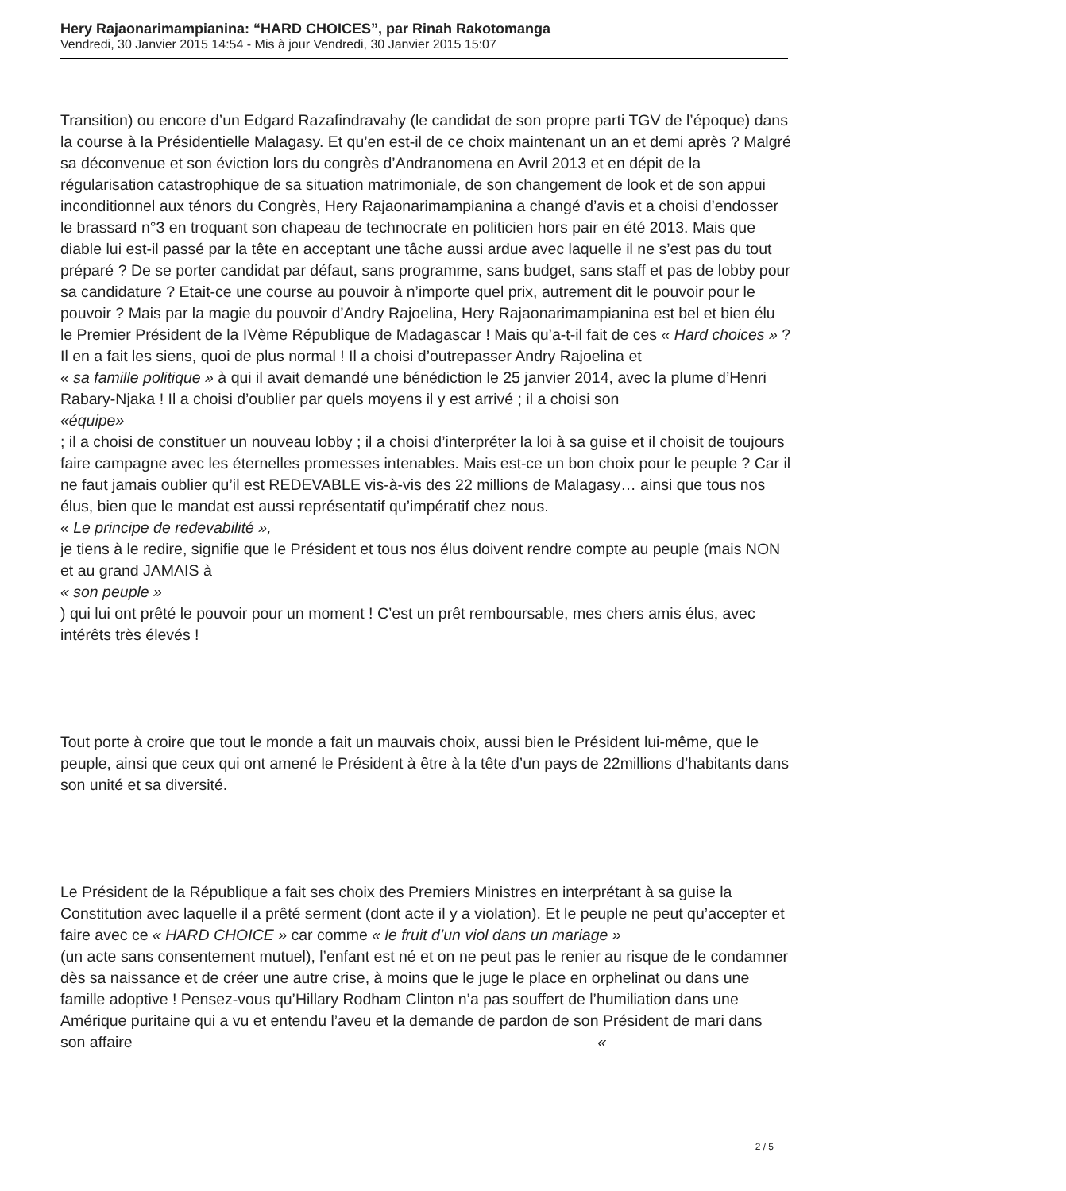Hery Rajaonarimampianina: “HARD CHOICES”, par Rinah Rakotomanga
Vendredi, 30 Janvier 2015 14:54 - Mis à jour Vendredi, 30 Janvier 2015 15:07
Transition) ou encore d’un Edgard Razafindravahy (le candidat de son propre parti TGV de l’époque) dans la course à la Présidentielle Malagasy. Et qu’en est-il de ce choix maintenant un an et demi après ? Malgré sa déconvenue et son éviction lors du congrès d’Andranomena en Avril 2013 et en dépit de la régularisation catastrophique de sa situation matrimoniale, de son changement de look et de son appui inconditionnel aux ténors du Congrès, Hery Rajaonarimampianina a changé d’avis et a choisi d’endosser le brassard n°3 en troquant son chapeau de technocrate en politicien hors pair en été 2013. Mais que diable lui est-il passé par la tête en acceptant une tâche aussi ardue avec laquelle il ne s’est pas du tout préparé ? De se porter candidat par défaut, sans programme, sans budget, sans staff et pas de lobby pour sa candidature ? Etait-ce une course au pouvoir à n’importe quel prix, autrement dit le pouvoir pour le pouvoir ? Mais par la magie du pouvoir d’Andry Rajoelina, Hery Rajaonarimampianina est bel et bien élu le Premier Président de la IVème République de Madagascar ! Mais qu’a-t-il fait de ces « Hard choices » ? Il en a fait les siens, quoi de plus normal ! Il a choisi d’outrepasser Andry Rajoelina et « sa famille politique » à qui il avait demandé une bénédiction le 25 janvier 2014, avec la plume d’Henri Rabary-Njaka ! Il a choisi d’oublier par quels moyens il y est arrivé ; il a choisi son
«équipe»
; il a choisi de constituer un nouveau lobby ; il a choisi d’interpréter la loi à sa guise et il choisit de toujours faire campagne avec les éternelles promesses intenables. Mais est-ce un bon choix pour le peuple ? Car il ne faut jamais oublier qu’il est REDEVABLE vis-à-vis des 22 millions de Malagasy… ainsi que tous nos élus, bien que le mandat est aussi représentatif qu’impératif chez nous.
« Le principe de redevabilité »,
je tiens à le redire, signifie que le Président et tous nos élus doivent rendre compte au peuple (mais NON et au grand JAMAIS à
« son peuple »
) qui lui ont prêté le pouvoir pour un moment ! C’est un prêt remboursable, mes chers amis élus, avec intérêts très élevés !
Tout porte à croire que tout le monde a fait un mauvais choix, aussi bien le Président lui-même, que le peuple, ainsi que ceux qui ont amené le Président à être à la tête d’un pays de 22millions d’habitants dans son unité et sa diversité.
Le Président de la République a fait ses choix des Premiers Ministres en interprétant à sa guise la Constitution avec laquelle il a prêté serment (dont acte il y a violation). Et le peuple ne peut qu’accepter et faire avec ce « HARD CHOICE » car comme « le fruit d’un viol dans un mariage » (un acte sans consentement mutuel), l’enfant est né et on ne peut pas le renier au risque de le condamner dès sa naissance et de créer une autre crise, à moins que le juge le place en orphelinat ou dans une famille adoptive ! Pensez-vous qu’Hillary Rodham Clinton n’a pas souffert de l’humiliation dans une Amérique puritaine qui a vu et entendu l’aveu et la demande de pardon de son Président de mari dans son affaire «
2 / 5